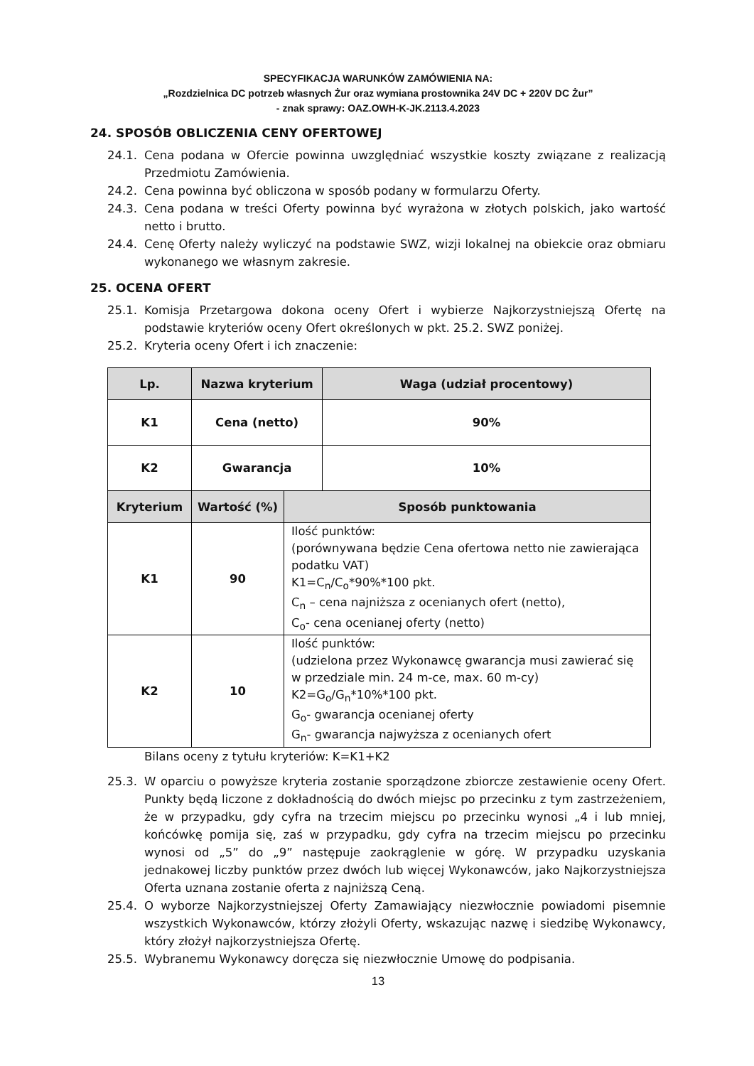SPECYFIKACJA WARUNKÓW ZAMÓWIENIA NA:
„Rozdzielnica DC potrzeb własnych Żur oraz wymiana prostownika 24V DC + 220V DC Żur”
- znak sprawy: OAZ.OWH-K-JK.2113.4.2023
24. SPOSÓB OBLICZENIA CENY OFERTOWEJ
24.1. Cena podana w Ofercie powinna uwzględniać wszystkie koszty związane z realizacją Przedmiotu Zamówienia.
24.2. Cena powinna być obliczona w sposób podany w formularzu Oferty.
24.3. Cena podana w treści Oferty powinna być wyrażona w złotych polskich, jako wartość netto i brutto.
24.4. Cenę Oferty należy wyliczyć na podstawie SWZ, wizji lokalnej na obiekcie oraz obmiaru wykonanego we własnym zakresie.
25. OCENA OFERT
25.1. Komisja Przetargowa dokona oceny Ofert i wybierze Najkorzystniejszą Ofertę na podstawie kryteriów oceny Ofert określonych w pkt. 25.2. SWZ poniżej.
25.2. Kryteria oceny Ofert i ich znaczenie:
| Lp. | Nazwa kryterium | | Waga (udział procentowy) |
| --- | --- | --- | --- |
| K1 | Cena (netto) | | 90% |
| K2 | Gwarancja | | 10% |
| Kryterium | Wartość (%) | Sposób punktowania | |
| K1 | 90 | Ilość punktów: (porównywana będzie Cena ofertowa netto nie zawierająca podatku VAT) K1=C<sub>n</sub>/C<sub>o</sub>*90%*100 pkt. C<sub>n</sub> – cena najniższa z ocenianych ofert (netto), C<sub>o</sub>- cena ocenianej oferty (netto) | |
| K2 | 10 | Ilość punktów: (udzielona przez Wykonawcę gwarancja musi zawierać się w przedziale min. 24 m-ce, max. 60 m-cy) K2=G<sub>o</sub>/G<sub>n</sub>*10%*100 pkt. G<sub>o</sub>- gwarancja ocenianej oferty G<sub>n</sub>- gwarancja najwyższa z ocenianych ofert | |
Bilans oceny z tytułu kryteriów: K=K1+K2
25.3. W oparciu o powyższe kryteria zostanie sporządzone zbiorcze zestawienie oceny Ofert. Punkty będą liczone z dokładnością do dwóch miejsc po przecinku z tym zastrzeżeniem, że w przypadku, gdy cyfra na trzecim miejscu po przecinku wynosi „4 i lub mniej, końcówkę pomija się, zaś w przypadku, gdy cyfra na trzecim miejscu po przecinku wynosi od „5” do „9” następuje zaokrąglenie w górę. W przypadku uzyskania jednakowej liczby punktów przez dwóch lub więcej Wykonawców, jako Najkorzystniejsza Oferta uznana zostanie oferta z najniższą Ceną.
25.4. O wyborze Najkorzystniejszej Oferty Zamawiający niezwłocznie powiadomi pisemnie wszystkich Wykonawców, którzy złożyli Oferty, wskazując nazwę i siedzibę Wykonawcy, który złożył najkorzystniejsza Ofertę.
25.5. Wybranemu Wykonawcy doręcza się niezwłocznie Umowę do podpisania.
13